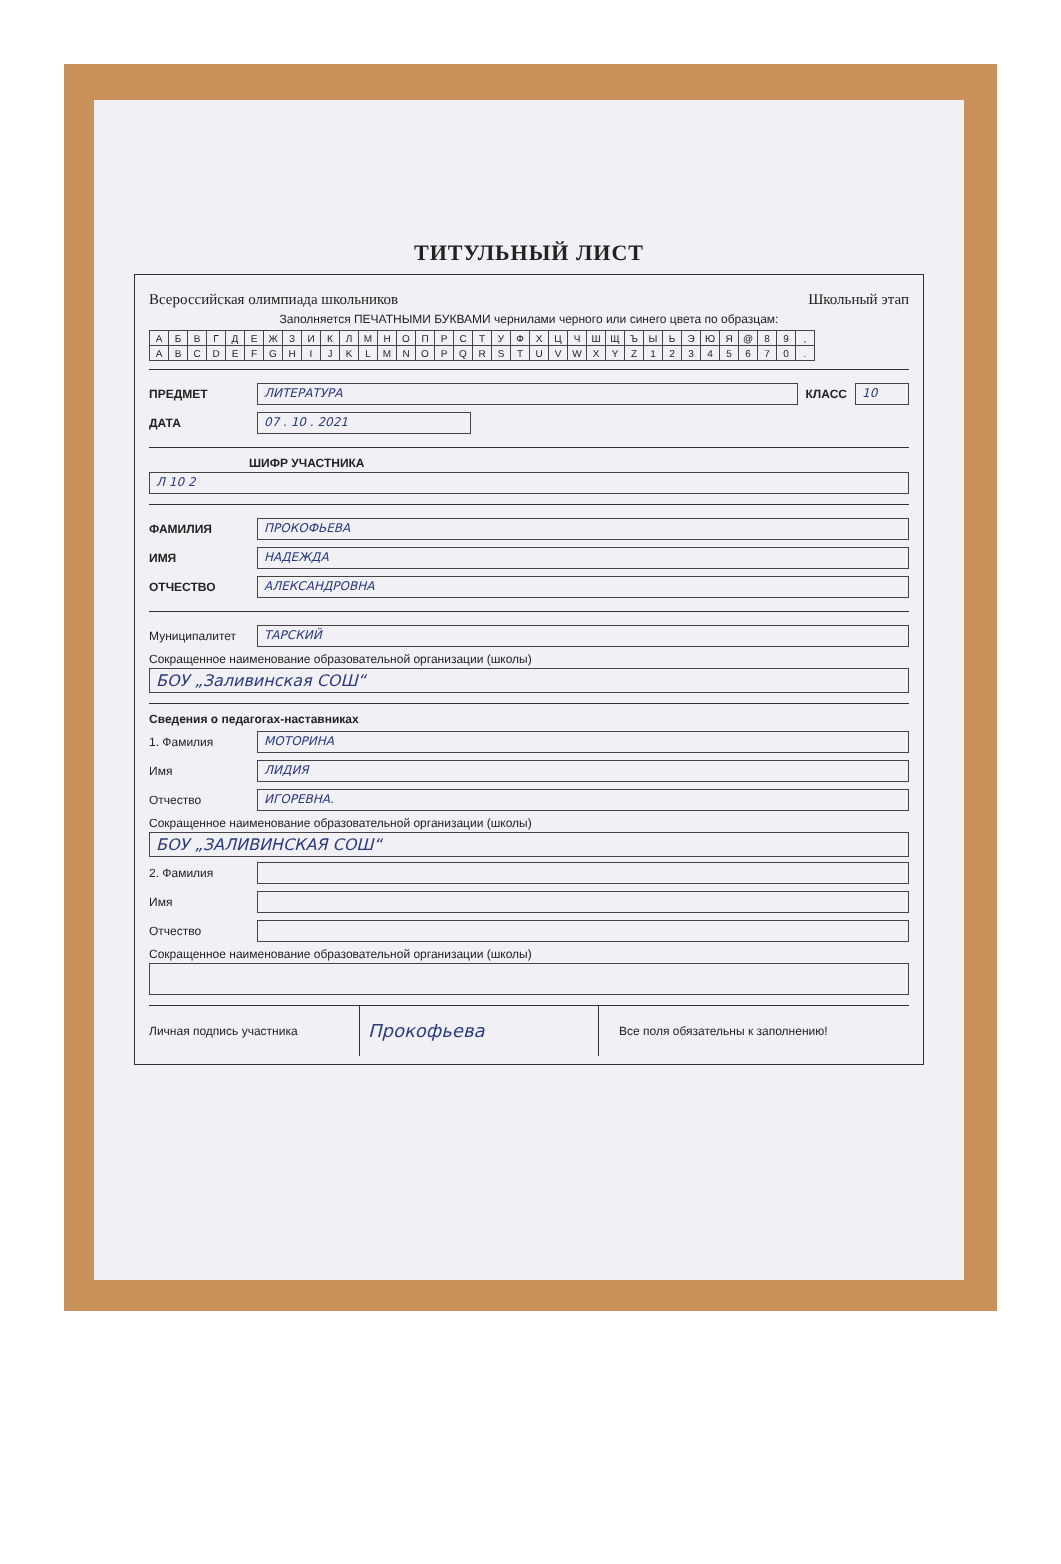ТИТУЛЬНЫЙ ЛИСТ
Всероссийская олимпиада школьников Школьный этап
Заполняется ПЕЧАТНЫМИ БУКВАМИ чернилами черного или синего цвета по образцам:
| А | Б | В | Г | Д | Е | Ж | З | И | К | Л | М | Н | О | П | Р | С | Т | У | Ф | Х | Ц | Ч | Ш | Щ | Ъ | Ы | Ь | Э | Ю | Я | @ | 8 | 9 | , |
| A | B | C | D | E | F | G | H | I | J | K | L | M | N | O | P | Q | R | S | T | U | V | W | X | Y | Z | 1 | 2 | 3 | 4 | 5 | 6 | 7 | 0 | . |
ПРЕДМЕТ ЛИТЕРАТУРА КЛАСС 10
ДАТА 07 . 10 . 2021
ШИФР УЧАСТНИКА
Л 10 2
ФАМИЛИЯ ПРОКОФЬЕВА
ИМЯ НАДЕЖДА
ОТЧЕСТВО АЛЕКСАНДРОВНА
Муниципалитет ТАРСКИЙ
Сокращенное наименование образовательной организации (школы)
БОУ „Заливинская СОШ“
Сведения о педагогах-наставниках
1. Фамилия МОТОРИНА
Имя ЛИДИЯ
Отчество ИГОРЕВНА.
Сокращенное наименование образовательной организации (школы)
БОУ „ЗАЛИВИНСКАЯ СОШ“
2. Фамилия
Имя
Отчество
Сокращенное наименование образовательной организации (школы)
Личная подпись участника Прокофьева Все поля обязательны к заполнению!